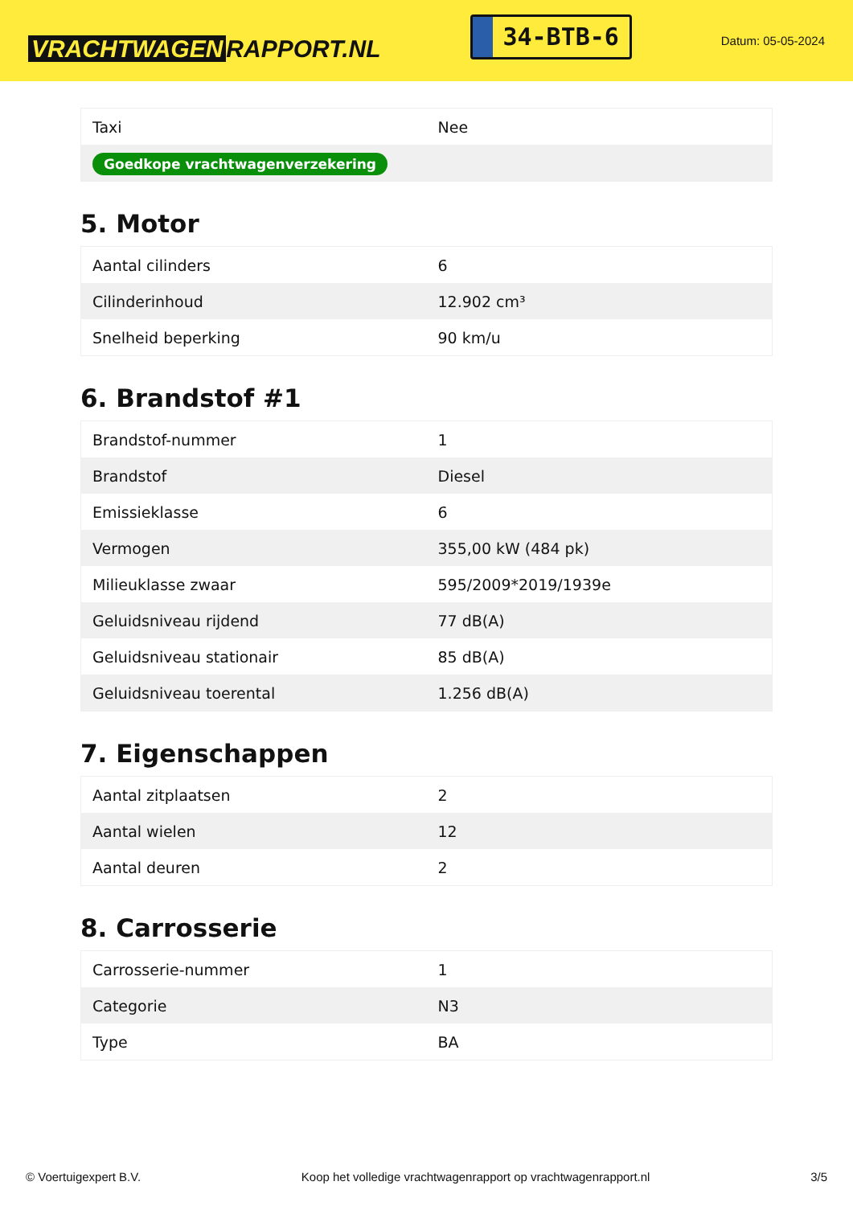VRACHTWAGEN RAPPORT.NL
34-BTB-6
Datum: 05-05-2024
| Taxi | Nee |
| Goedkope vrachtwagenverzekering | |
5. Motor
| Aantal cilinders | 6 |
| Cilinderinhoud | 12.902 cm³ |
| Snelheid beperking | 90 km/u |
6. Brandstof #1
| Brandstof-nummer | 1 |
| Brandstof | Diesel |
| Emissieklasse | 6 |
| Vermogen | 355,00 kW (484 pk) |
| Milieuklasse zwaar | 595/2009*2019/1939e |
| Geluidsniveau rijdend | 77 dB(A) |
| Geluidsniveau stationair | 85 dB(A) |
| Geluidsniveau toerental | 1.256 dB(A) |
7. Eigenschappen
| Aantal zitplaatsen | 2 |
| Aantal wielen | 12 |
| Aantal deuren | 2 |
8. Carrosserie
| Carrosserie-nummer | 1 |
| Categorie | N3 |
| Type | BA |
© Voertuigexpert B.V. Koop het volledige vrachtwagenrapport op vrachtwagenrapport.nl 3/5